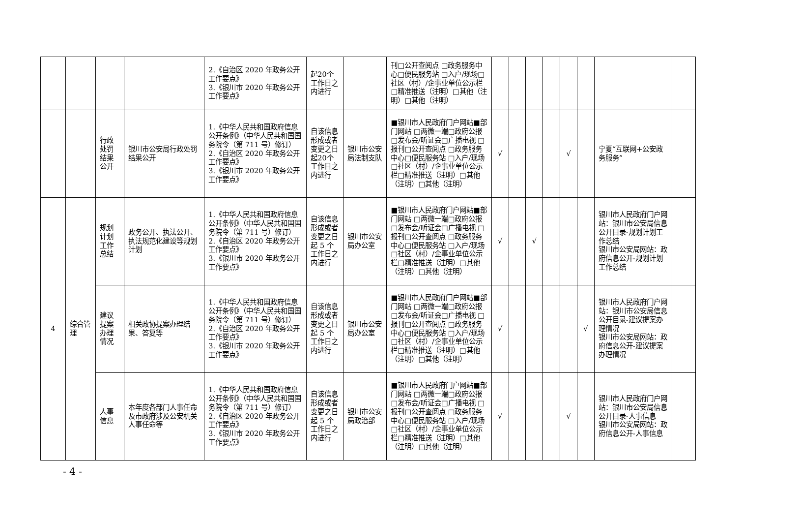| | | | | 2.《自治区 2020 年政务公开工作要点》 3.《银川市 2020 年政务公开工作要点》 | 起20个工作日之内进行 | | 刊□公开查阅点 □政务服务中心□便民服务站 □入户/现场□社区（村）/企事业单位公示栏□精准推送（注明）□其他（注明）□其他（注明） | | | | | | | | |
| | | 行政处罚结果公开 | 银川市公安局行政处罚结果公开 | 1.《中华人民共和国政府信息公开条例》（中华人民共和国国务院令（第 711 号）修订） 2.《自治区 2020 年政务公开工作要点》 3.《银川市 2020 年政务公开工作要点》 | 自该信息形成或者变更之日起20个工作日之内进行 | 银川市公安局法制支队 | ■银川市人民政府门户网站■部门网站 □两微一端□政府公报 □发布会/听证会□广播电视 □报刊□公开查阅点 □政务服务中心□便民服务站 □入户/现场□社区（村）/企事业单位公示栏□精准推送（注明）□其他（注明）□其他（注明） | √ | | | | √ | | 宁夏“互联网+公安政务服务” | |
| 4 | 综合管理 | 规划计划工作总结 | 政务公开、执法公开、执法规范化建设等规划计划 | 1.《中华人民共和国政府信息公开条例》（中华人民共和国国务院令（第 711 号）修订） 2.《自治区 2020 年政务公开工作要点》 3.《银川市 2020 年政务公开工作要点》 | 自该信息形成或者变更之日起 5 个工作日之内进行 | 银川市公安局办公室 | ■银川市人民政府门户网站■部门网站 □两微一端□政府公报 □发布会/听证会□广播电视 □报刊□公开查阅点 □政务服务中心□便民服务站 □入户/现场□社区（村）/企事业单位公示栏□精准推送（注明）□其他（注明）□其他（注明） | √ | | √ | | | | 银川市人民政府门户网站：银川市公安局信息公开目录-规划计划工作总结 银川市公安局网站：政府信息公开-规划计划工作总结 | |
| | | 建议提案办理情况 | 相关政协提案办理结果、答复等 | 1.《中华人民共和国政府信息公开条例》（中华人民共和国国务院令（第 711 号）修订） 2.《自治区 2020 年政务公开工作要点》 3.《银川市 2020 年政务公开工作要点》 | 自该信息形成或者变更之日起 5 个工作日之内进行 | 银川市公安局办公室 | ■银川市人民政府门户网站■部门网站 □两微一端□政府公报 □发布会/听证会□广播电视 □报刊□公开查阅点 □政务服务中心□便民服务站 □入户/现场□社区（村）/企事业单位公示栏□精准推送（注明）□其他（注明）□其他（注明） | √ | | | | | √ | 银川市人民政府门户网站：银川市公安局信息公开目录-建议提案办理情况 银川市公安局网站：政府信息公开-建议提案办理情况 | |
| | | 人事信息 | 本年度各部门人事任命及市政府涉及公安机关人事任命等 | 1.《中华人民共和国政府信息公开条例》（中华人民共和国国务院令（第 711 号）修订） 2.《自治区 2020 年政务公开工作要点》 3.《银川市 2020 年政务公开工作要点》 | 自该信息形成或者变更之日起 5 个工作日之内进行 | 银川市公安局政治部 | ■银川市人民政府门户网站■部门网站 □两微一端□政府公报 □发布会/听证会□广播电视 □报刊□公开查阅点 □政务服务中心□便民服务站 □入户/现场□社区（村）/企事业单位公示栏□精准推送（注明）□其他（注明）□其他（注明） | √ | | | | √ | | 银川市人民政府门户网站：银川市公安局信息公开目录-人事信息 银川市公安局网站：政府信息公开-人事信息 | |
- 4 -